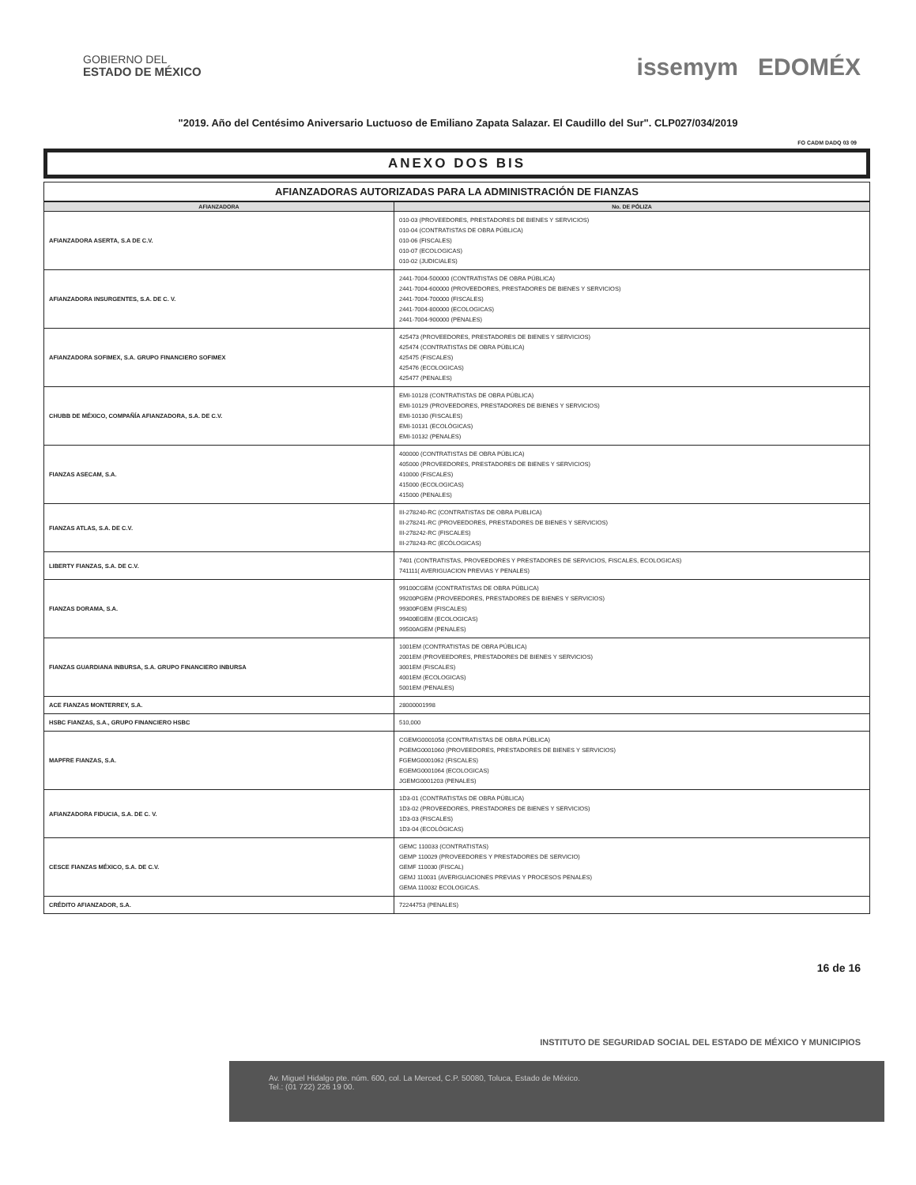GOBIERNO DEL
ESTADO DE MÉXICO
issemym EDOMÉX
"2019. Año del Centésimo Aniversario Luctuoso de Emiliano Zapata Salazar. El Caudillo del Sur". CLP027/034/2019
FO CADM DADQ 03 09
ANEXO DOS BIS
AFIANZADORAS AUTORIZADAS PARA LA ADMINISTRACIÓN DE FIANZAS
| AFIANZADORA | No. DE PÓLIZA |
| --- | --- |
| AFIANZADORA ASERTA, S.A DE C.V. | 010-03 (PROVEEDORES, PRESTADORES DE BIENES Y SERVICIOS) 010-04 (CONTRATISTAS DE OBRA PÚBLICA) 010-06 (FISCALES) 010-07 (ECOLOGICAS) 010-02 (JUDICIALES) |
| AFIANZADORA INSURGENTES, S.A. DE C. V. | 2441-7004-500000 (CONTRATISTAS DE OBRA PÚBLICA) 2441-7004-600000 (PROVEEDORES, PRESTADORES DE BIENES Y SERVICIOS) 2441-7004-700000 (FISCALES) 2441-7004-800000 (ECOLOGICAS) 2441-7004-900000 (PENALES) |
| AFIANZADORA SOFIMEX, S.A. GRUPO FINANCIERO SOFIMEX | 425473 (PROVEEDORES, PRESTADORES DE BIENES Y SERVICIOS) 425474 (CONTRATISTAS DE OBRA PÚBLICA) 425475 (FISCALES) 425476 (ECOLOGICAS) 425477 (PENALES) |
| CHUBB DE MÉXICO, COMPAÑÍA AFIANZADORA, S.A. DE C.V. | EMI-10128 (CONTRATISTAS DE OBRA PÚBLICA) EMI-10129 (PROVEEDORES, PRESTADORES DE BIENES Y SERVICIOS) EMI-10130 (FISCALES) EMI-10131 (ECOLÓGICAS) EMI-10132 (PENALES) |
| FIANZAS ASECAM, S.A. | 400000 (CONTRATISTAS DE OBRA PÚBLICA) 405000 (PROVEEDORES, PRESTADORES DE BIENES Y SERVICIOS) 410000 (FISCALES) 415000 (ECOLOGICAS) 415000 (PENALES) |
| FIANZAS ATLAS, S.A. DE C.V. | III-278240-RC (CONTRATISTAS DE OBRA PUBLICA) III-278241-RC (PROVEEDORES, PRESTADORES DE BIENES Y SERVICIOS) III-278242-RC (FISCALES) III-278243-RC (ECÓLOGICAS) |
| LIBERTY FIANZAS, S.A. DE C.V. | 7401 (CONTRATISTAS, PROVEEDORES Y PRESTADORES DE SERVICIOS, FISCALES, ECOLOGICAS) 741111( AVERIGUACION PREVIAS Y PENALES) |
| FIANZAS DORAMA, S.A. | 99100CGEM (CONTRATISTAS DE OBRA PÚBLICA) 99200PGEM (PROVEEDORES, PRESTADORES DE BIENES Y SERVICIOS) 99300FGEM (FISCALES) 99400EGEM (ECOLOGICAS) 99500AGEM (PENALES) |
| FIANZAS GUARDIANA INBURSA, S.A. GRUPO FINANCIERO INBURSA | 1001EM (CONTRATISTAS DE OBRA PÚBLICA) 2001EM (PROVEEDORES, PRESTADORES DE BIENES Y SERVICIOS) 3001EM (FISCALES) 4001EM (ECOLOGICAS) 5001EM (PENALES) |
| ACE FIANZAS MONTERREY, S.A. | 28000001998 |
| HSBC FIANZAS, S.A., GRUPO FINANCIERO HSBC | 510,000 |
| MAPFRE FIANZAS, S.A. | CGEMG0001058 (CONTRATISTAS DE OBRA PÚBLICA) PGEMG0001060 (PROVEEDORES, PRESTADORES DE BIENES Y SERVICIOS) FGEMG0001062 (FISCALES) EGEMG0001064 (ECOLOGICAS) JGEMG0001203 (PENALES) |
| AFIANZADORA FIDUCIA, S.A. DE C. V. | 1D3-01 (CONTRATISTAS DE OBRA PÚBLICA) 1D3-02 (PROVEEDORES, PRESTADORES DE BIENES Y SERVICIOS) 1D3-03 (FISCALES) 1D3-04 (ECOLÓGICAS) |
| CESCE FIANZAS MÉXICO, S.A. DE C.V. | GEMC 110033 (CONTRATISTAS) GEMP 110029 (PROVEEDORES Y PRESTADORES DE SERVICIO) GEMF 110030 (FISCAL) GEMJ 110031 (AVERIGUACIONES PREVIAS Y PROCESOS PENALES) GEMA 110032 ECOLOGICAS. |
| CRÉDITO AFIANZADOR, S.A. | 72244753 (PENALES) |
16 de 16
INSTITUTO DE SEGURIDAD SOCIAL DEL ESTADO DE MÉXICO Y MUNICIPIOS
Av. Miguel Hidalgo pte. núm. 600, col. La Merced, C.P. 50080, Toluca, Estado de México.
Tel.: (01 722) 226 19 00.